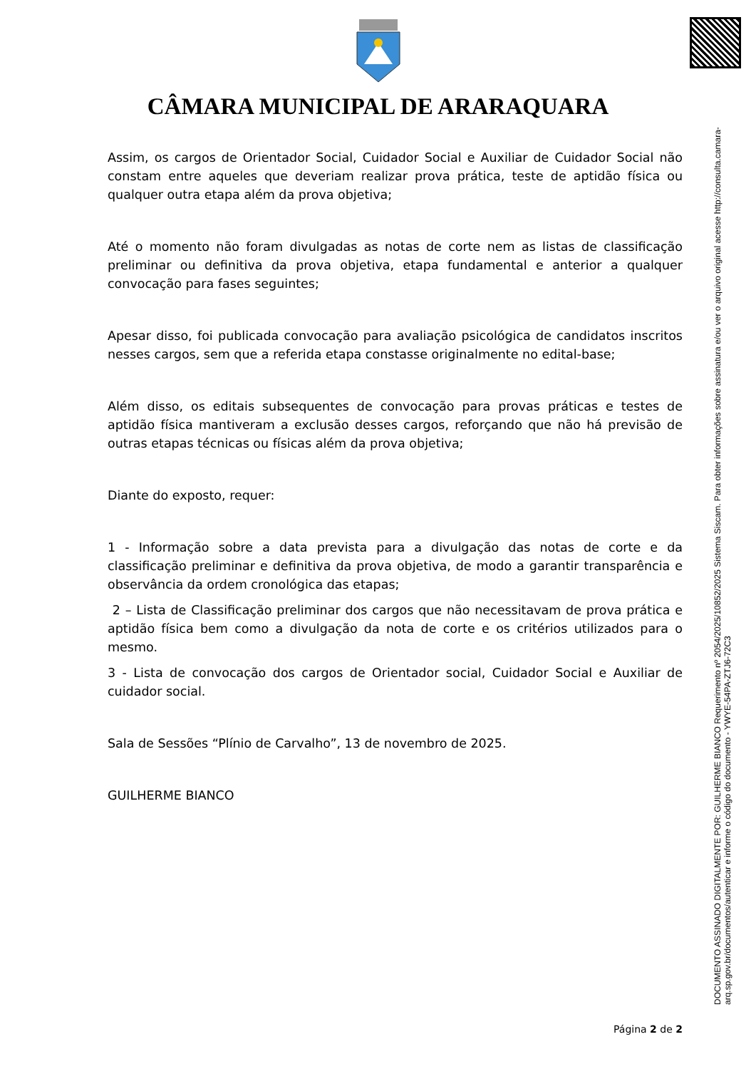CÂMARA MUNICIPAL DE ARARAQUARA
Assim, os cargos de Orientador Social, Cuidador Social e Auxiliar de Cuidador Social não constam entre aqueles que deveriam realizar prova prática, teste de aptidão física ou qualquer outra etapa além da prova objetiva;
Até o momento não foram divulgadas as notas de corte nem as listas de classificação preliminar ou definitiva da prova objetiva, etapa fundamental e anterior a qualquer convocação para fases seguintes;
Apesar disso, foi publicada convocação para avaliação psicológica de candidatos inscritos nesses cargos, sem que a referida etapa constasse originalmente no edital-base;
Além disso, os editais subsequentes de convocação para provas práticas e testes de aptidão física mantiveram a exclusão desses cargos, reforçando que não há previsão de outras etapas técnicas ou físicas além da prova objetiva;
Diante do exposto, requer:
1 - Informação sobre a data prevista para a divulgação das notas de corte e da classificação preliminar e definitiva da prova objetiva, de modo a garantir transparência e observância da ordem cronológica das etapas;
2 – Lista de Classificação preliminar dos cargos que não necessitavam de prova prática e aptidão física bem como a divulgação da nota de corte e os critérios utilizados para o mesmo.
3 - Lista de convocação dos cargos de Orientador social, Cuidador Social e Auxiliar de cuidador social.
Sala de Sessões “Plínio de Carvalho”, 13 de novembro de 2025.
GUILHERME BIANCO
DOCUMENTO ASSINADO DIGITALMENTE POR: GUILHERME BIANCO Requerimento nº 2054/2025/10852/2025 Sistema Siscam. Para obter informações sobre assinatura e/ou ver o arquivo original acesse http://consulta.camara-arq.sp.gov.br/documentos/autenticar e informe o código do documento - YWYE-54PA-ZTJ6-72C3
Página 2 de 2